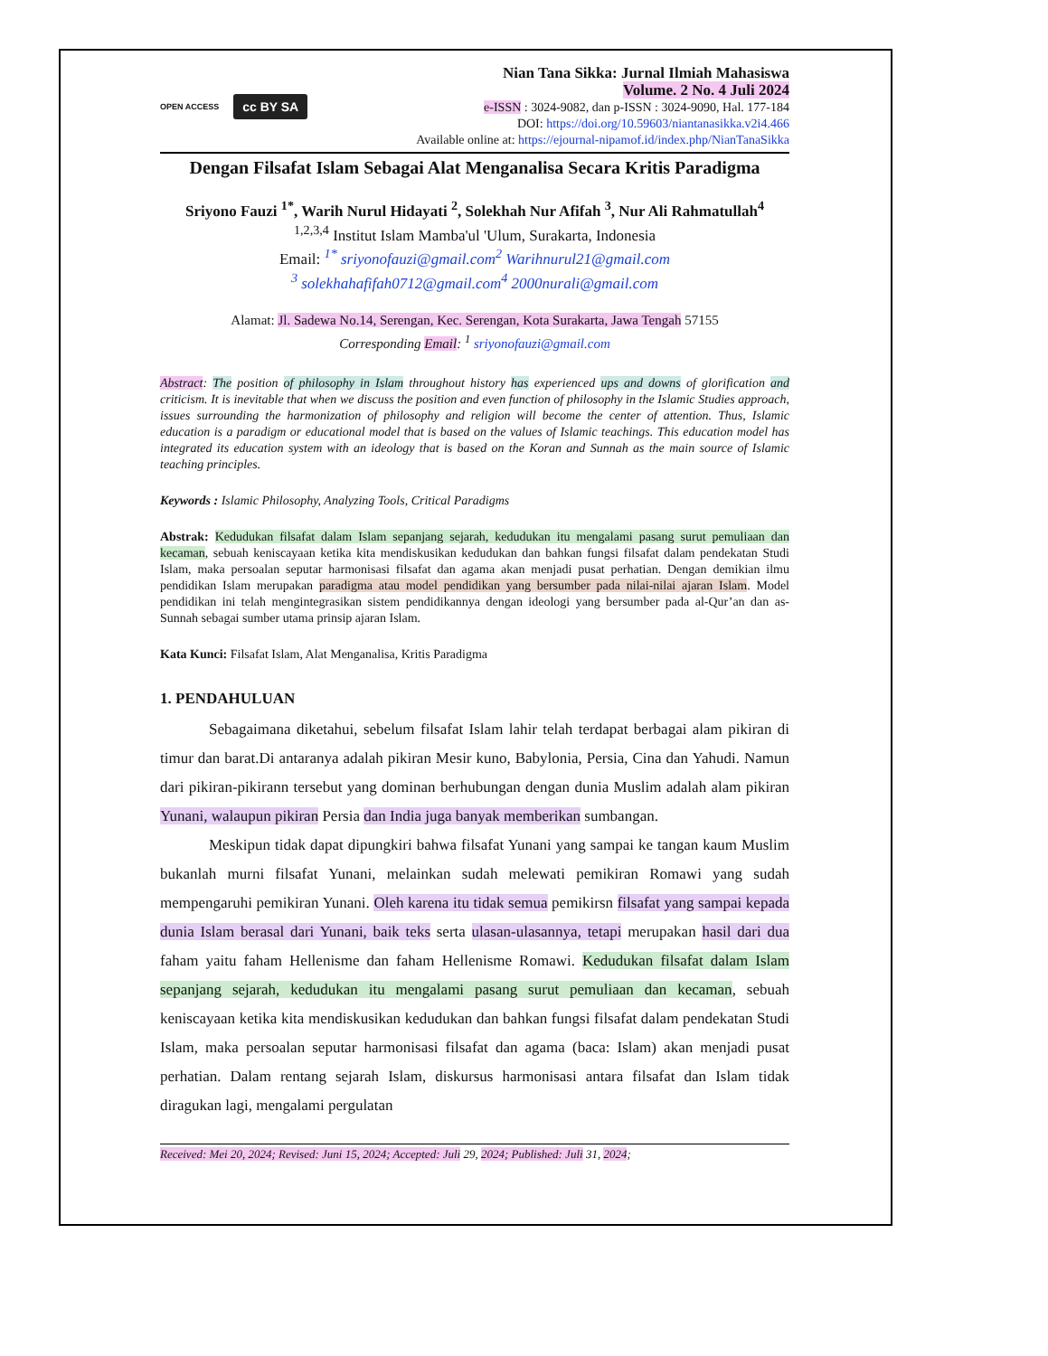OPEN ACCESS cc BY SA
Nian Tana Sikka: Jurnal Ilmiah Mahasiswa
Volume. 2 No. 4 Juli 2024
e-ISSN : 3024-9082, dan p-ISSN : 3024-9090, Hal. 177-184
DOI: https://doi.org/10.59603/niantanasikka.v2i4.466
Available online at: https://ejournal-nipamof.id/index.php/NianTanaSikka
Dengan Filsafat Islam Sebagai Alat Menganalisa Secara Kritis Paradigma
Sriyono Fauzi <sup>1*</sup>, Warih Nurul Hidayati <sup>2</sup>, Solekhah Nur Afifah <sup>3</sup>, Nur Ali Rahmatullah<sup>4</sup>
<sup>1,2,3,4</sup> Institut Islam Mamba'ul 'Ulum, Surakarta, Indonesia
Email: <sup>1*</sup> sriyonofauzi@gmail.com<sup>2</sup> Warihnurul21@gmail.com
<sup>3</sup> solekhahafifah0712@gmail.com<sup>4</sup> 2000nurali@gmail.com
Alamat: Jl. Sadewa No.14, Serengan, Kec. Serengan, Kota Surakarta, Jawa Tengah 57155
Corresponding Email: <sup>1</sup> sriyonofauzi@gmail.com
Abstract: The position of philosophy in Islam throughout history has experienced ups and downs of glorification and criticism. It is inevitable that when we discuss the position and even function of philosophy in the Islamic Studies approach, issues surrounding the harmonization of philosophy and religion will become the center of attention. Thus, Islamic education is a paradigm or educational model that is based on the values of Islamic teachings. This education model has integrated its education system with an ideology that is based on the Koran and Sunnah as the main source of Islamic teaching principles.
Keywords : Islamic Philosophy, Analyzing Tools, Critical Paradigms
Abstrak: Kedudukan filsafat dalam Islam sepanjang sejarah, kedudukan itu mengalami pasang surut pemuliaan dan kecaman, sebuah keniscayaan ketika kita mendiskusikan kedudukan dan bahkan fungsi filsafat dalam pendekatan Studi Islam, maka persoalan seputar harmonisasi filsafat dan agama akan menjadi pusat perhatian. Dengan demikian ilmu pendidikan Islam merupakan paradigma atau model pendidikan yang bersumber pada nilai-nilai ajaran Islam. Model pendidikan ini telah mengintegrasikan sistem pendidikannya dengan ideologi yang bersumber pada al-Qur’an dan as-Sunnah sebagai sumber utama prinsip ajaran Islam.
Kata Kunci: Filsafat Islam, Alat Menganalisa, Kritis Paradigma
1. PENDAHULUAN
Sebagaimana diketahui, sebelum filsafat Islam lahir telah terdapat berbagai alam pikiran di timur dan barat.Di antaranya adalah pikiran Mesir kuno, Babylonia, Persia, Cina dan Yahudi. Namun dari pikiran-pikirann tersebut yang dominan berhubungan dengan dunia Muslim adalah alam pikiran Yunani, walaupun pikiran Persia dan India juga banyak memberikan sumbangan.
Meskipun tidak dapat dipungkiri bahwa filsafat Yunani yang sampai ke tangan kaum Muslim bukanlah murni filsafat Yunani, melainkan sudah melewati pemikiran Romawi yang sudah mempengaruhi pemikiran Yunani. Oleh karena itu tidak semua pemikirsn filsafat yang sampai kepada dunia Islam berasal dari Yunani, baik teks serta ulasan-ulasannya, tetapi merupakan hasil dari dua faham yaitu faham Hellenisme dan faham Hellenisme Romawi. Kedudukan filsafat dalam Islam sepanjang sejarah, kedudukan itu mengalami pasang surut pemuliaan dan kecaman, sebuah keniscayaan ketika kita mendiskusikan kedudukan dan bahkan fungsi filsafat dalam pendekatan Studi Islam, maka persoalan seputar harmonisasi filsafat dan agama (baca: Islam) akan menjadi pusat perhatian. Dalam rentang sejarah Islam, diskursus harmonisasi antara filsafat dan Islam tidak diragukan lagi, mengalami pergulatan
Received: Mei 20, 2024; Revised: Juni 15, 2024; Accepted: Juli 29, 2024; Published: Juli 31, 2024;